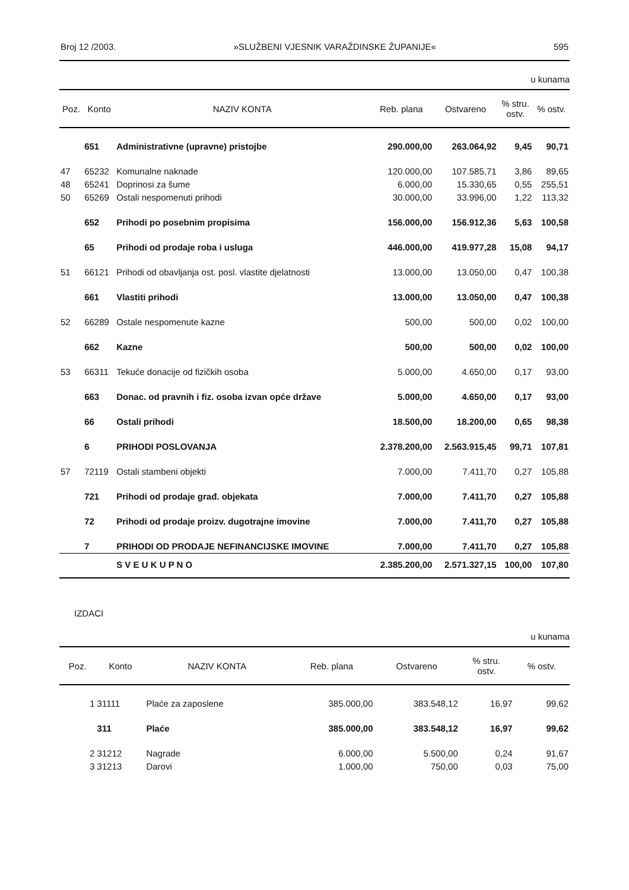Broj 12 /2003. »SLUŽBENI VJESNIK VARAŽDINSKE ŽUPANIJE« 595
u kunama
| Poz. | Konto | NAZIV KONTA | Reb. plana | Ostvareno | % stru. ostv. | % ostv. |
| --- | --- | --- | --- | --- | --- | --- |
| | 651 | Administrativne (upravne) pristojbe | 290.000,00 | 263.064,92 | 9,45 | 90,71 |
| 47 | 65232 | Komunalne naknade | 120.000,00 | 107.585,71 | 3,86 | 89,65 |
| 48 | 65241 | Doprinosi za šume | 6.000,00 | 15.330,65 | 0,55 | 255,51 |
| 50 | 65269 | Ostali nespomenuti prihodi | 30.000,00 | 33.996,00 | 1,22 | 113,32 |
| | 652 | Prihodi po posebnim propisima | 156.000,00 | 156.912,36 | 5,63 | 100,58 |
| | 65 | Prihodi od prodaje roba i usluga | 446.000,00 | 419.977,28 | 15,08 | 94,17 |
| 51 | 66121 | Prihodi od obavljanja ost. posl. vlastite djelatnosti | 13.000,00 | 13.050,00 | 0,47 | 100,38 |
| | 661 | Vlastiti prihodi | 13.000,00 | 13.050,00 | 0,47 | 100,38 |
| 52 | 66289 | Ostale nespomenute kazne | 500,00 | 500,00 | 0,02 | 100,00 |
| | 662 | Kazne | 500,00 | 500,00 | 0,02 | 100,00 |
| 53 | 66311 | Tekuće donacije od fizičkih osoba | 5.000,00 | 4.650,00 | 0,17 | 93,00 |
| | 663 | Donac. od pravnih i fiz. osoba izvan opće države | 5.000,00 | 4.650,00 | 0,17 | 93,00 |
| | 66 | Ostali prihodi | 18.500,00 | 18.200,00 | 0,65 | 98,38 |
| | 6 | PRIHODI POSLOVANJA | 2.378.200,00 | 2.563.915,45 | 99,71 | 107,81 |
| 57 | 72119 | Ostali stambeni objekti | 7.000,00 | 7.411,70 | 0,27 | 105,88 |
| | 721 | Prihodi od prodaje građ. objekata | 7.000,00 | 7.411,70 | 0,27 | 105,88 |
| | 72 | Prihodi od prodaje proizv. dugotrajne imovine | 7.000,00 | 7.411,70 | 0,27 | 105,88 |
| | 7 | PRIHODI OD PRODAJE NEFINANCIJSKE IMOVINE | 7.000,00 | 7.411,70 | 0,27 | 105,88 |
| | | S V E U K U P N O | 2.385.200,00 | 2.571.327,15 | 100,00 | 107,80 |
IZDACI
u kunama
| Poz. | Konto | NAZIV KONTA | Reb. plana | Ostvareno | % stru. ostv. | % ostv. |
| --- | --- | --- | --- | --- | --- | --- |
| 1 | 31111 | Plaće za zaposlene | 385.000,00 | 383.548,12 | 16,97 | 99,62 |
| | 311 | Plaće | 385.000,00 | 383.548,12 | 16,97 | 99,62 |
| 2 | 31212 | Nagrade | 6.000,00 | 5.500,00 | 0,24 | 91,67 |
| 3 | 31213 | Darovi | 1.000,00 | 750,00 | 0,03 | 75,00 |